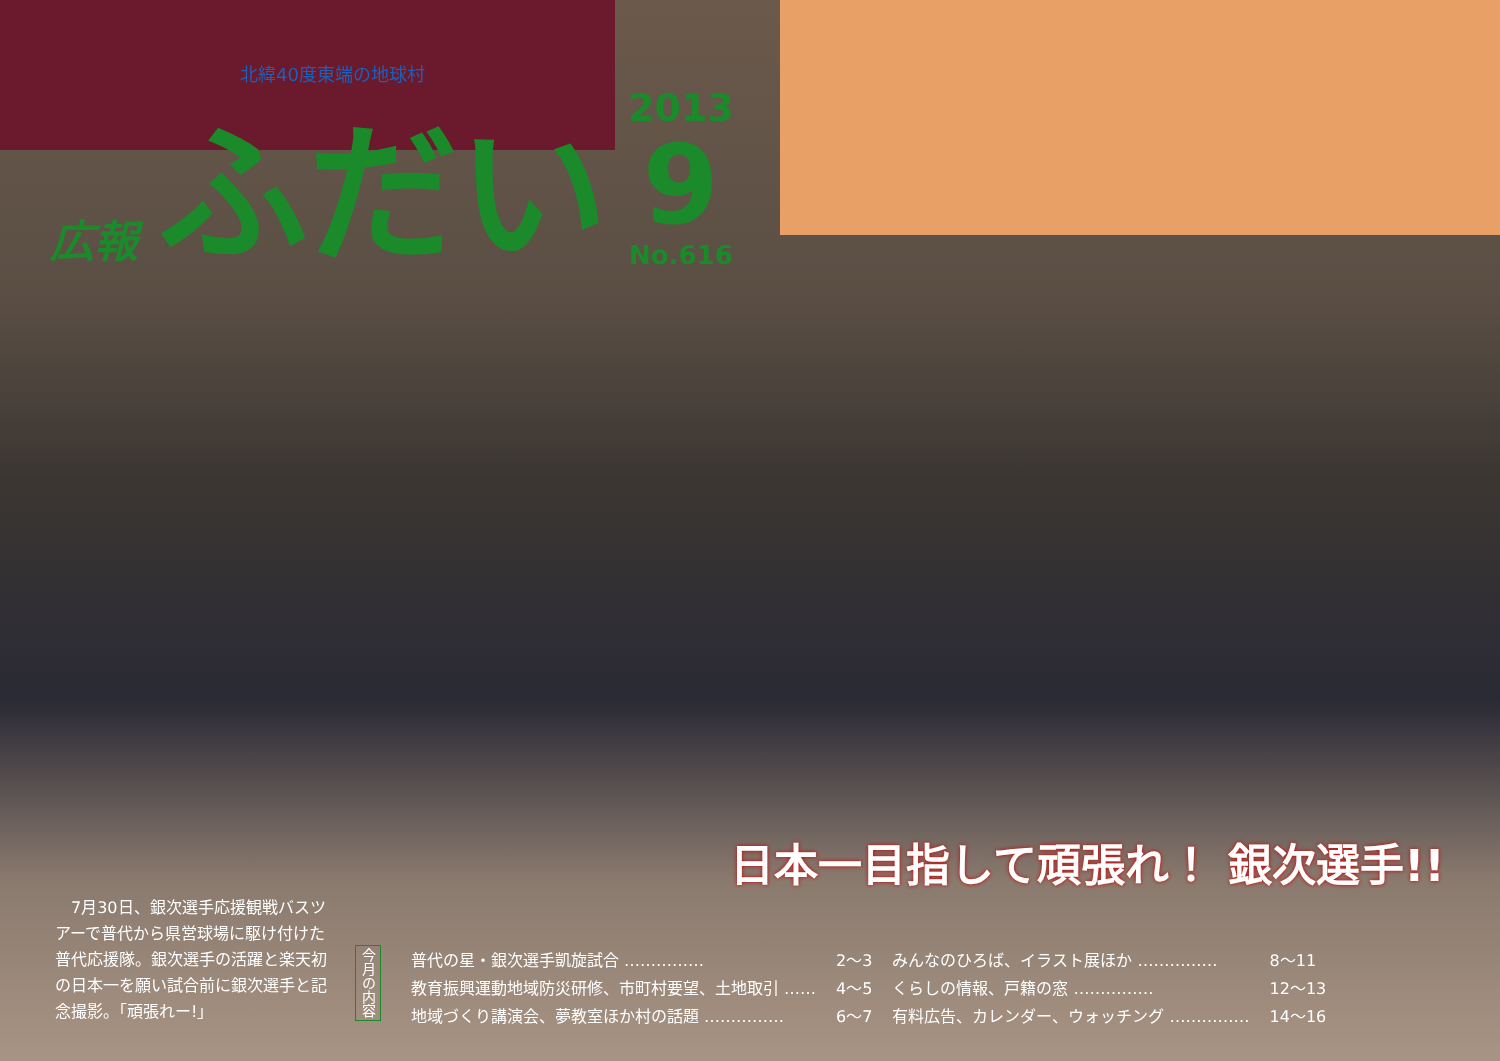北緯40度東端の地球村
広報 ふだい
2013
9
No.616
日本一目指して頑張れ！ 銀次選手!!
　7月30日、銀次選手応援観戦バスツアーで普代から県営球場に駆け付けた普代応援隊。銀次選手の活躍と楽天初の日本一を願い試合前に銀次選手と記念撮影。「頑張れー!」
今月の内容
| 普代の星・銀次選手凱旋試合 …………… | 2～3 | みんなのひろば、イラスト展ほか …………… | 8～11 |
| 教育振興運動地域防災研修、市町村要望、土地取引 …… | 4～5 | くらしの情報、戸籍の窓 …………… | 12～13 |
| 地域づくり講演会、夢教室ほか村の話題 …………… | 6～7 | 有料広告、カレンダー、ウォッチング …………… | 14～16 |